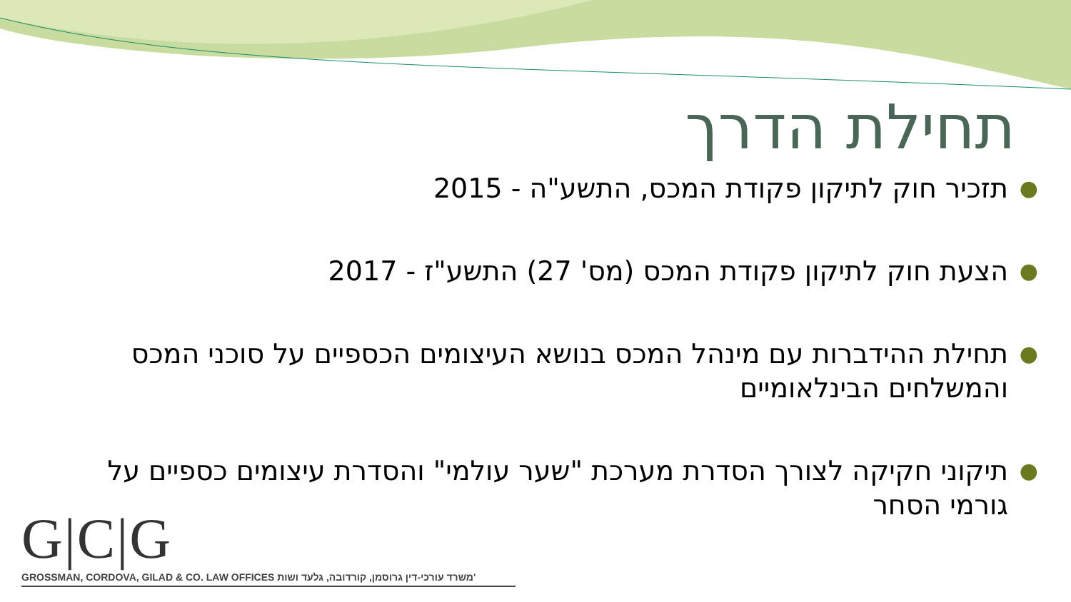תחילת הדרך
● תזכיר חוק לתיקון פקודת המכס, התשע"ה - 2015
● הצעת חוק לתיקון פקודת המכס (מס' 27) התשע"ז - 2017
● תחילת ההידברות עם מינהל המכס בנושא העיצומים הכספיים על סוכני המכס והמשלחים הבינלאומיים
● תיקוני חקיקה לצורך הסדרת מערכת "שער עולמי" והסדרת עיצומים כספיים על גורמי הסחר
G|C|G
GROSSMAN, CORDOVA, GILAD & CO. LAW OFFICES משרד עורכי-דין גרוסמן, קורדובה, גלעד ושות'